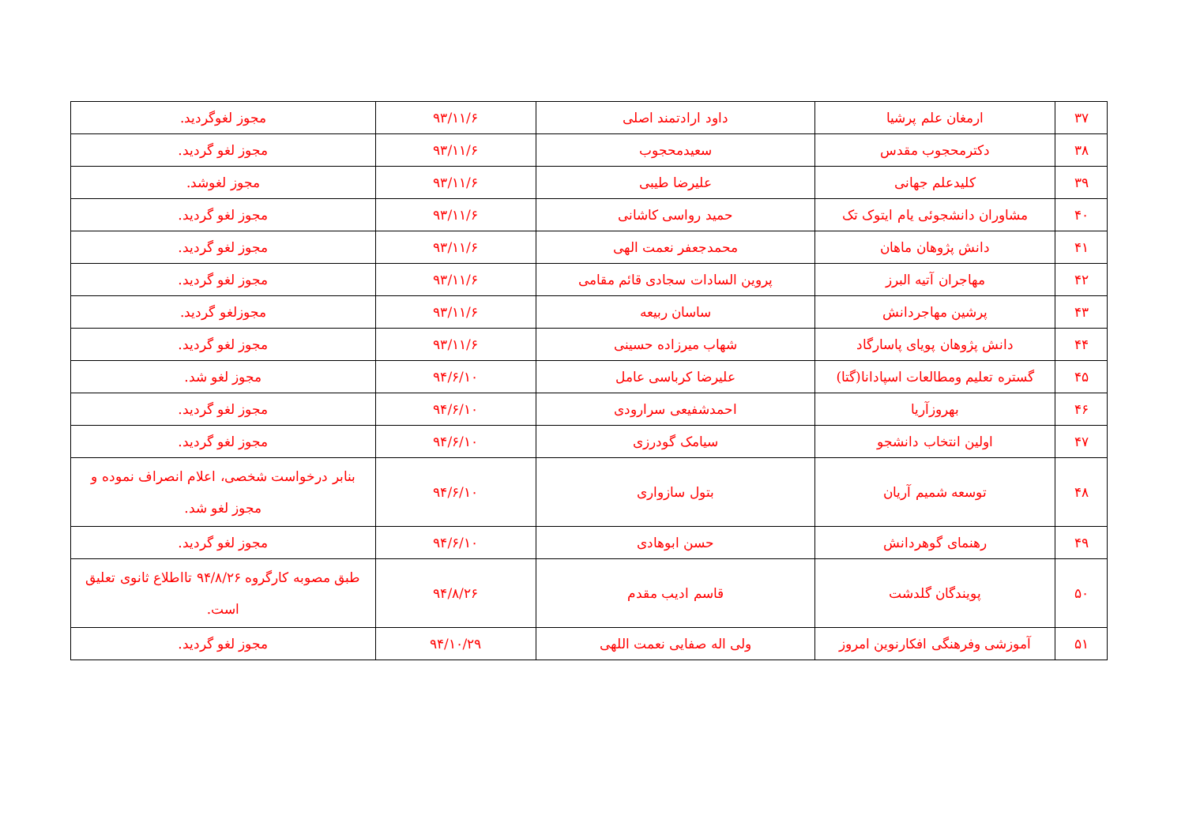| ۳۷ | ارمغان علم پرشیا | داود ارادتمند اصلی | ۹۳/۱۱/۶ | مجوز لغوگردید. |
| ۳۸ | دکترمحجوب مقدس | سعیدمحجوب | ۹۳/۱۱/۶ | مجوز لغو گردید. |
| ۳۹ | کلیدعلم جهانی | علیرضا طیبی | ۹۳/۱۱/۶ | مجوز لغوشد. |
| ۴۰ | مشاوران دانشجوئی یام ایتوک تک | حمید رواسی کاشانی | ۹۳/۱۱/۶ | مجوز لغو گردید. |
| ۴۱ | دانش پژوهان ماهان | محمدجعفر نعمت الهی | ۹۳/۱۱/۶ | مجوز لغو گردید. |
| ۴۲ | مهاجران آتیه البرز | پروین السادات سجادی قائم مقامی | ۹۳/۱۱/۶ | مجوز لغو گردید. |
| ۴۳ | پرشین مهاجردانش | ساسان ربیعه | ۹۳/۱۱/۶ | مجوزلغو گردید. |
| ۴۴ | دانش پژوهان پویای پاسارگاد | شهاب میرزاده حسینی | ۹۳/۱۱/۶ | مجوز لغو گردید. |
| ۴۵ | گستره تعلیم ومطالعات اسپادانا(گتا) | علیرضا کرباسی عامل | ۹۴/۶/۱۰ | مجوز لغو شد. |
| ۴۶ | بهروزآریا | احمدشفیعی سرارودی | ۹۴/۶/۱۰ | مجوز لغو گردید. |
| ۴۷ | اولین انتخاب دانشجو | سیامک گودرزی | ۹۴/۶/۱۰ | مجوز لغو گردید. |
| ۴۸ | توسعه شمیم آریان | بتول سازواری | ۹۴/۶/۱۰ | بنابر درخواست شخصی، اعلام انصراف نموده و مجوز لغو شد. |
| ۴۹ | رهنمای گوهردانش | حسن ابوهادی | ۹۴/۶/۱۰ | مجوز لغو گردید. |
| ۵۰ | پویندگان گلدشت | قاسم ادیب مقدم | ۹۴/۸/۲۶ | طبق مصوبه کارگروه ۹۴/۸/۲۶ تااطلاع ثانوی تعلیق است. |
| ۵۱ | آموزشی وفرهنگی افکارنوین امروز | ولی اله صفایی نعمت اللهی | ۹۴/۱۰/۲۹ | مجوز لغو گردید. |